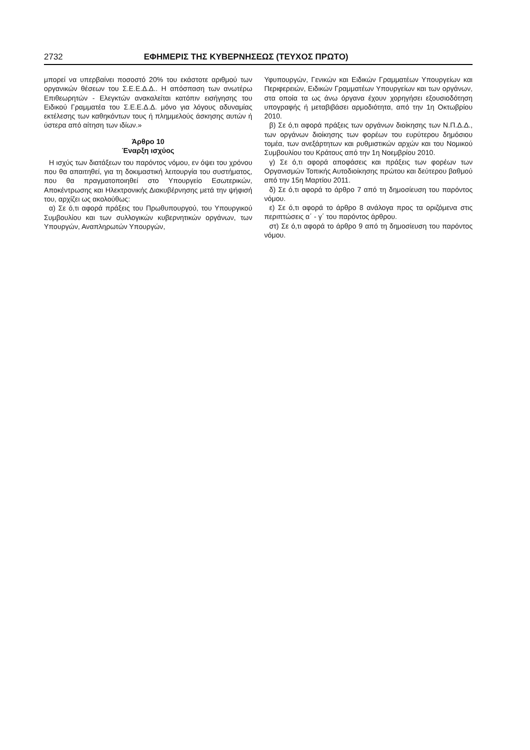2732 ΕΦΗΜΕΡΙΣ ΤΗΣ ΚΥΒΕΡΝΗΣΕΩΣ (ΤΕΥΧΟΣ ΠΡΩΤΟ)
μπορεί να υπερβαίνει ποσοστό 20% του εκάστοτε αριθμού των οργανικών θέσεων του Σ.Ε.Ε.Δ.Δ.. Η απόσπαση των ανωτέρω Επιθεωρητών - Ελεγκτών ανακαλείται κατόπιν εισήγησης του Ειδικού Γραμματέα του Σ.Ε.Ε.Δ.Δ. μόνο για λόγους αδυναμίας εκτέλεσης των καθηκόντων τους ή πλημμελούς άσκησης αυτών ή ύστερα από αίτηση των ιδίων.»
Άρθρο 10
Έναρξη ισχύος
Η ισχύς των διατάξεων του παρόντος νόμου, εν όψει του χρόνου που θα απαιτηθεί, για τη δοκιμαστική λειτουργία του συστήματος, που θα πραγματοποιηθεί στο Υπουργείο Εσωτερικών, Αποκέντρωσης και Ηλεκτρονικής Διακυβέρνησης μετά την ψήφισή του, αρχίζει ως ακολούθως:
α) Σε ό,τι αφορά πράξεις του Πρωθυπουργού, του Υπουργικού Συμβουλίου και των συλλογικών κυβερνητικών οργάνων, των Υπουργών, Αναπληρωτών Υπουργών,
Υφυπουργών, Γενικών και Ειδικών Γραμματέων Υπουργείων και Περιφερειών, Ειδικών Γραμματέων Υπουργείων και των οργάνων, στα οποία τα ως άνω όργανα έχουν χορηγήσει εξουσιοδότηση υπογραφής ή μεταβιβάσει αρμοδιότητα, από την 1η Οκτωβρίου 2010.
β) Σε ό,τι αφορά πράξεις των οργάνων διοίκησης των Ν.Π.Δ.Δ., των οργάνων διοίκησης των φορέων του ευρύτερου δημόσιου τομέα, των ανεξάρτητων και ρυθμιστικών αρχών και του Νομικού Συμβουλίου του Κράτους από την 1η Νοεμβρίου 2010.
γ) Σε ό,τι αφορά αποφάσεις και πράξεις των φορέων των Οργανισμών Τοπικής Αυτοδιοίκησης πρώτου και δεύτερου βαθμού από την 15η Μαρτίου 2011.
δ) Σε ό,τι αφορά το άρθρο 7 από τη δημοσίευση του παρόντος νόμου.
ε) Σε ό,τι αφορά το άρθρο 8 ανάλογα προς τα οριζόμενα στις περιπτώσεις α΄ - γ΄ του παρόντος άρθρου.
στ) Σε ό,τι αφορά το άρθρο 9 από τη δημοσίευση του παρόντος νόμου.